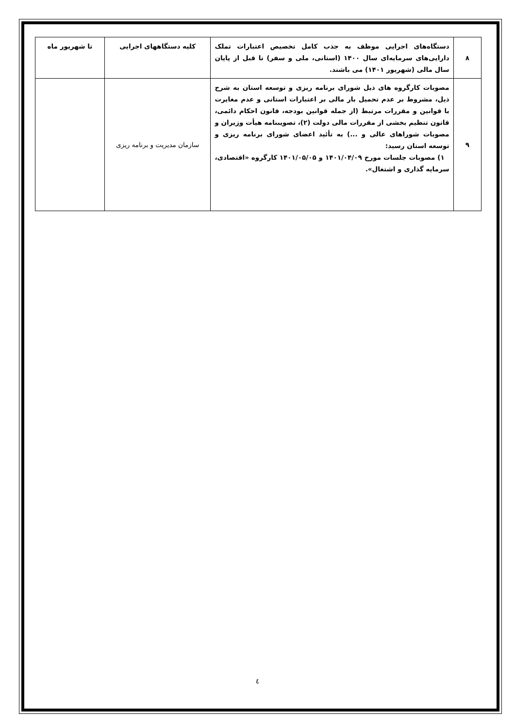| ۸ | دستگاه‌های اجرایی موظف به جذب کامل تخصیص اعتبارات تملک دارایی‌های سرمایه‌ای سال ۱۴۰۰ (استانی، ملی و سفر) تا قبل از پایان سال مالی (شهریور ۱۴۰۱) می باشند. | کلیه دستگاههای اجرایی | تا شهریور ماه |
| ۹ | مصوبات کارگروه های ذیل شورای برنامه ریزی و توسعه استان به شرح ذیل، مشروط بر عدم تحمیل بار مالی بر اعتبارات استانی و عدم مغایرت با قوانین و مقررات مرتبط (از جمله قوانین بودجه، قانون احکام دائمی، قانون تنظیم بخشی از مقررات مالی دولت (۲)، تصویبنامه هیأت وزیران و مصوبات شوراهای عالی و ...) به تأئید اعضای شورای برنامه ریزی و توسعه استان رسید: ۱) مصوبات جلسات مورخ ۱۴۰۱/۰۴/۰۹ و ۱۴۰۱/۰۵/۰۵ کارگروه «اقتصادی، سرمایه گذاری و اشتغال». | سازمان مدیریت و برنامه ریزی | |
٤